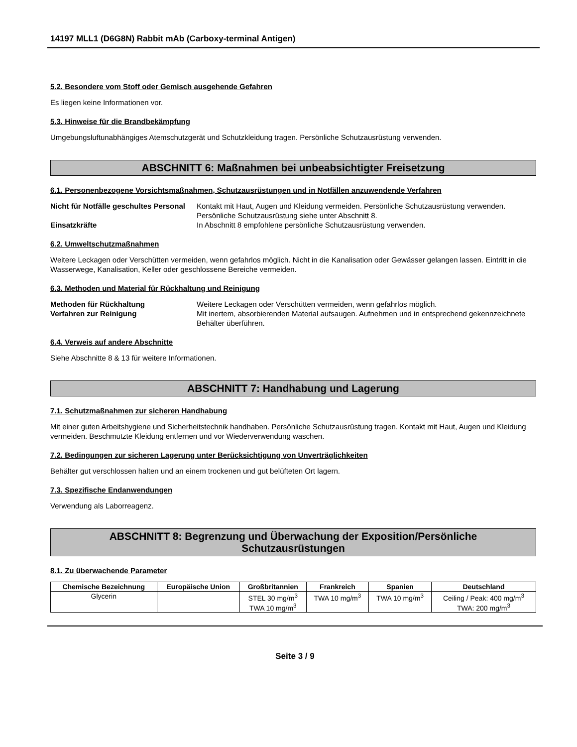14197 MLL1 (D6G8N) Rabbit mAb (Carboxy-terminal Antigen)
5.2. Besondere vom Stoff oder Gemisch ausgehende Gefahren
Es liegen keine Informationen vor.
5.3. Hinweise für die Brandbekämpfung
Umgebungsluftunabhängiges Atemschutzgerät und Schutzkleidung tragen. Persönliche Schutzausrüstung verwenden.
ABSCHNITT 6: Maßnahmen bei unbeabsichtigter Freisetzung
6.1. Personenbezogene Vorsichtsmaßnahmen, Schutzausrüstungen und in Notfällen anzuwendende Verfahren
Nicht für Notfälle geschultes Personal Kontakt mit Haut, Augen und Kleidung vermeiden. Persönliche Schutzausrüstung verwenden. Persönliche Schutzausrüstung siehe unter Abschnitt 8. Einsatzkräfte In Abschnitt 8 empfohlene persönliche Schutzausrüstung verwenden.
6.2. Umweltschutzmaßnahmen
Weitere Leckagen oder Verschütten vermeiden, wenn gefahrlos möglich. Nicht in die Kanalisation oder Gewässer gelangen lassen. Eintritt in die Wasserwege, Kanalisation, Keller oder geschlossene Bereiche vermeiden.
6.3. Methoden und Material für Rückhaltung und Reinigung
Methoden für Rückhaltung Weitere Leckagen oder Verschütten vermeiden, wenn gefahrlos möglich. Verfahren zur Reinigung Mit inertem, absorbierenden Material aufsaugen. Aufnehmen und in entsprechend gekennzeichnete Behälter überführen.
6.4. Verweis auf andere Abschnitte
Siehe Abschnitte 8 & 13 für weitere Informationen.
ABSCHNITT 7: Handhabung und Lagerung
7.1. Schutzmaßnahmen zur sicheren Handhabung
Mit einer guten Arbeitshygiene und Sicherheitstechnik handhaben. Persönliche Schutzausrüstung tragen. Kontakt mit Haut, Augen und Kleidung vermeiden. Beschmutzte Kleidung entfernen und vor Wiederverwendung waschen.
7.2. Bedingungen zur sicheren Lagerung unter Berücksichtigung von Unverträglichkeiten
Behälter gut verschlossen halten und an einem trockenen und gut belüfteten Ort lagern.
7.3. Spezifische Endanwendungen
Verwendung als Laborreagenz.
ABSCHNITT 8: Begrenzung und Überwachung der Exposition/Persönliche
Schutzausrüstungen
8.1. Zu überwachende Parameter
| Chemische Bezeichnung | Europäische Union | Großbritannien | Frankreich | Spanien | Deutschland |
| --- | --- | --- | --- | --- | --- |
| Glycerin | | STEL 30 mg/m<sup>3</sup> TWA 10 mg/m<sup>3</sup> | TWA 10 mg/m<sup>3</sup> | TWA 10 mg/m<sup>3</sup> | Ceiling / Peak: 400 mg/m<sup>3</sup> TWA: 200 mg/m<sup>3</sup> |
Seite 3 / 9